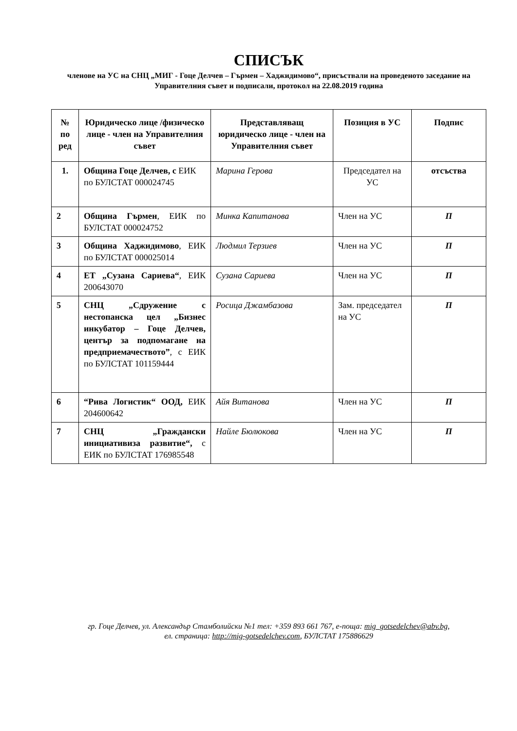СПИСЪК
членове на УС на СНЦ „МИГ - Гоце Делчев – Гърмен – Хаджидимово“, присъствали на проведеното заседание на Управителния съвет и подписали, протокол на 22.08.2019 година
| № по ред | Юридическо лице /физическо лице - член на Управителния съвет | Представляващ юридическо лице - член на Управителния съвет | Позиция в УС | Подпис |
| --- | --- | --- | --- | --- |
| 1. | Община Гоце Делчев, с ЕИК по БУЛСТАТ 000024745 | Марина Герова | Председател на УС | отсъства |
| 2 | Община Гърмен , ЕИК по БУЛСТАТ 000024752 | Минка Капитанова | Член на УС | П |
| 3 | Община Хаджидимово , ЕИК по БУЛСТАТ 000025014 | Людмил Терзиев | Член на УС | П |
| 4 | ЕТ „Сузана Сариева“ , ЕИК 200643070 | Сузана Сариева | Член на УС | П |
| 5 | СНЦ „Сдружение с нестопанска цел „Бизнес инкубатор – Гоце Делчев, център за подпомагане на предприемачеството” , с ЕИК по БУЛСТАТ 101159444 | Росица Джамбазова | Зам. председател на УС | П |
| 6 | “Рива Логистик“ ООД, ЕИК 204600642 | Айя Витанова | Член на УС | П |
| 7 | СНЦ „Граждански инициативиза развитие“, с ЕИК по БУЛСТАТ 176985548 | Найле Бюлюкова | Член на УС | П |
гр. Гоце Делчев, ул. Александър Стамболийски №1 тел: +359 893 661 767, е-поща: mig_gotsedelchev@abv.bg,
ел. страница: http://mig-gotsedelchev.com, БУЛСТАТ 175886629